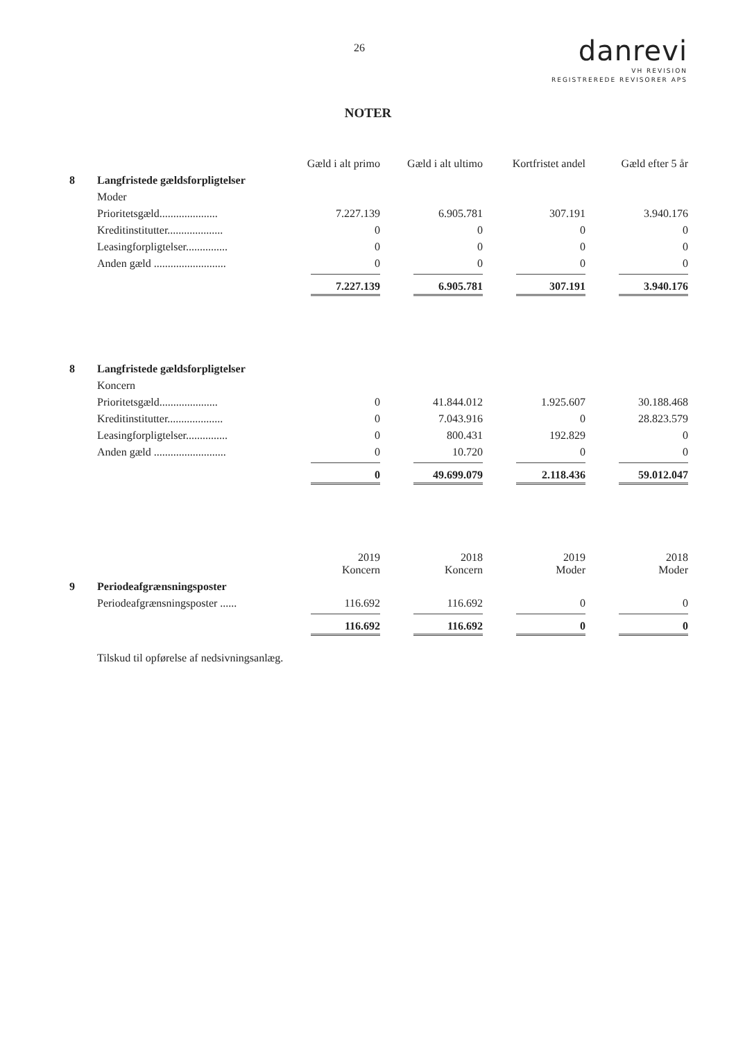26
danrevi
VH REVISION
REGISTREREDE REVISORER APS
NOTER
| | | Gæld i alt primo | Gæld i alt ultimo | Kortfristet andel | Gæld efter 5 år |
| 8 | Langfristede gældsforpligtelser | | | | |
| | Moder | | | | |
| | Prioritetsgæld..................... | 7.227.139 | 6.905.781 | 307.191 | 3.940.176 |
| | Kreditinstitutter.................... | 0 | 0 | 0 | 0 |
| | Leasingforpligtelser............... | 0 | 0 | 0 | 0 |
| | Anden gæld .......................... | 0 | 0 | 0 | 0 |
| | | 7.227.139 | 6.905.781 | 307.191 | 3.940.176 |
| 8 | Langfristede gældsforpligtelser | | | | |
| | Koncern | | | | |
| | Prioritetsgæld..................... | 0 | 41.844.012 | 1.925.607 | 30.188.468 |
| | Kreditinstitutter.................... | 0 | 7.043.916 | 0 | 28.823.579 |
| | Leasingforpligtelser............... | 0 | 800.431 | 192.829 | 0 |
| | Anden gæld .......................... | 0 | 10.720 | 0 | 0 |
| | | 0 | 49.699.079 | 2.118.436 | 59.012.047 |
| | | 2019 Koncern | 2018 Koncern | 2019 Moder | 2018 Moder |
| 9 | Periodeafgrænsningsposter | | | | |
| | Periodeafgrænsningsposter ...... | 116.692 | 116.692 | 0 | 0 |
| | | 116.692 | 116.692 | 0 | 0 |
Tilskud til opførelse af nedsivningsanlæg.